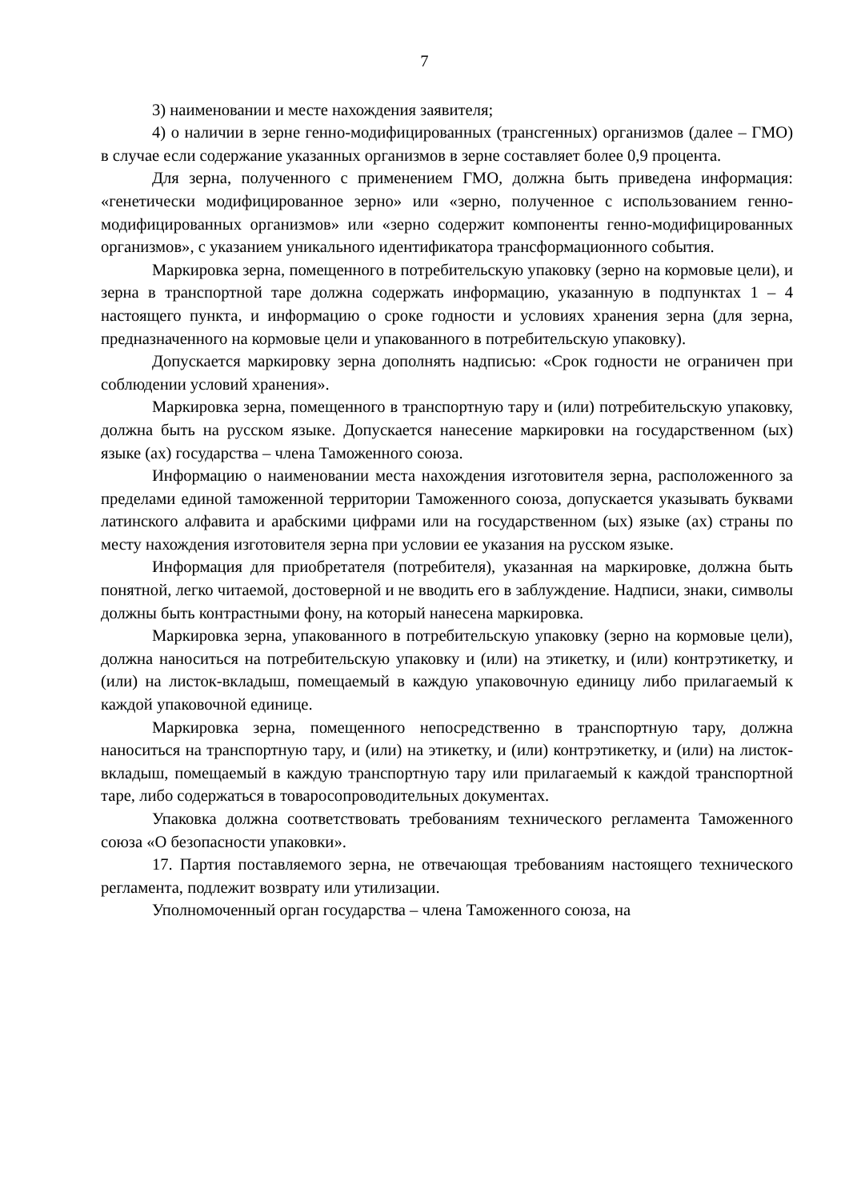7
3) наименовании и месте нахождения заявителя;
4) о наличии в зерне генно-модифицированных (трансгенных) организмов (далее – ГМО) в случае если содержание указанных организмов в зерне составляет более 0,9 процента.
Для зерна, полученного с применением ГМО, должна быть приведена информация: «генетически модифицированное зерно» или «зерно, полученное с использованием генно-модифицированных организмов» или «зерно содержит компоненты генно-модифицированных организмов», с указанием уникального идентификатора трансформационного события.
Маркировка зерна, помещенного в потребительскую упаковку (зерно на кормовые цели), и зерна в транспортной таре должна содержать информацию, указанную в подпунктах 1 – 4 настоящего пункта, и информацию о сроке годности и условиях хранения зерна (для зерна, предназначенного на кормовые цели и упакованного в потребительскую упаковку).
Допускается маркировку зерна дополнять надписью: «Срок годности не ограничен при соблюдении условий хранения».
Маркировка зерна, помещенного в транспортную тару и (или) потребительскую упаковку, должна быть на русском языке. Допускается нанесение маркировки на государственном (ых) языке (ах) государства – члена Таможенного союза.
Информацию о наименовании места нахождения изготовителя зерна, расположенного за пределами единой таможенной территории Таможенного союза, допускается указывать буквами латинского алфавита и арабскими цифрами или на государственном (ых) языке (ах) страны по месту нахождения изготовителя зерна при условии ее указания на русском языке.
Информация для приобретателя (потребителя), указанная на маркировке, должна быть понятной, легко читаемой, достоверной и не вводить его в заблуждение. Надписи, знаки, символы должны быть контрастными фону, на который нанесена маркировка.
Маркировка зерна, упакованного в потребительскую упаковку (зерно на кормовые цели), должна наноситься на потребительскую упаковку и (или) на этикетку, и (или) контрэтикетку, и (или) на листок-вкладыш, помещаемый в каждую упаковочную единицу либо прилагаемый к каждой упаковочной единице.
Маркировка зерна, помещенного непосредственно в транспортную тару, должна наноситься на транспортную тару, и (или) на этикетку, и (или) контрэтикетку, и (или) на листок-вкладыш, помещаемый в каждую транспортную тару или прилагаемый к каждой транспортной таре, либо содержаться в товаросопроводительных документах.
Упаковка должна соответствовать требованиям технического регламента Таможенного союза «О безопасности упаковки».
17. Партия поставляемого зерна, не отвечающая требованиям настоящего технического регламента, подлежит возврату или утилизации.
Уполномоченный орган государства – члена Таможенного союза, на